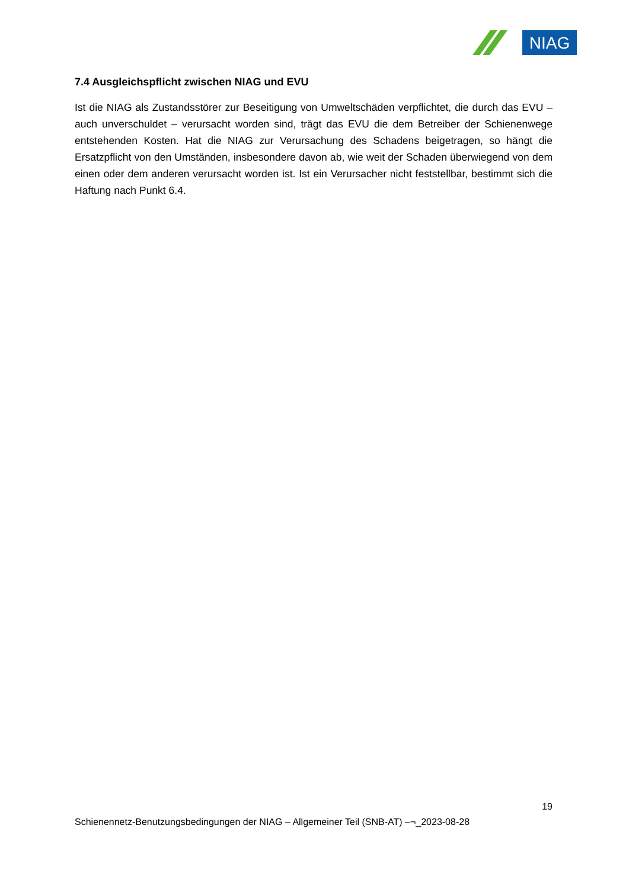NIAG
7.4 Ausgleichspflicht zwischen NIAG und EVU
Ist die NIAG als Zustandsstörer zur Beseitigung von Umweltschäden verpflichtet, die durch das EVU – auch unverschuldet – verursacht worden sind, trägt das EVU die dem Betreiber der Schienenwege entstehenden Kosten. Hat die NIAG zur Verursachung des Schadens beigetragen, so hängt die Ersatzpflicht von den Umständen, insbesondere davon ab, wie weit der Schaden überwiegend von dem einen oder dem anderen verursacht worden ist. Ist ein Verursacher nicht feststellbar, bestimmt sich die Haftung nach Punkt 6.4.
19
Schienennetz-Benutzungsbedingungen der NIAG – Allgemeiner Teil (SNB-AT) –¬_2023-08-28